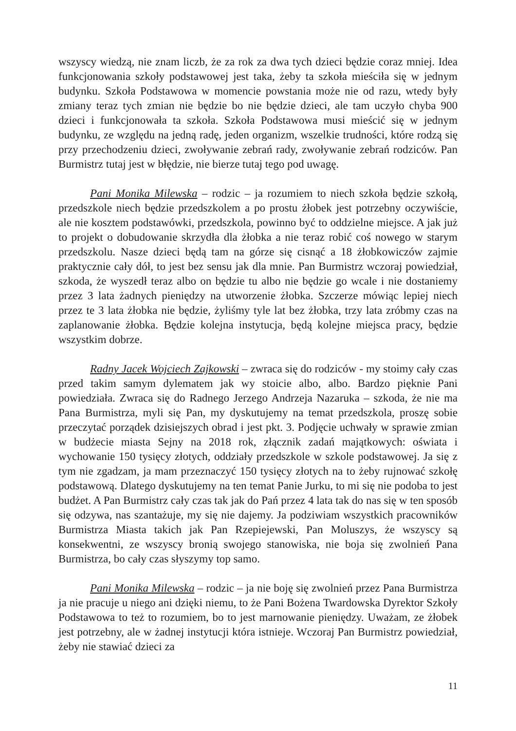wszyscy wiedzą, nie znam liczb, że za rok za dwa tych dzieci będzie coraz mniej. Idea funkcjonowania szkoły podstawowej jest taka, żeby ta szkoła mieściła się w jednym budynku. Szkoła Podstawowa w momencie powstania może nie od razu, wtedy były zmiany teraz tych zmian nie będzie bo nie będzie dzieci, ale tam uczyło chyba 900 dzieci i funkcjonowała ta szkoła. Szkoła Podstawowa musi mieścić się w jednym budynku, ze względu na jedną radę, jeden organizm, wszelkie trudności, które rodzą się przy przechodzeniu dzieci, zwoływanie zebrań rady, zwoływanie zebrań rodziców. Pan Burmistrz tutaj jest w błędzie, nie bierze tutaj tego pod uwagę.
Pani Monika Milewska – rodzic – ja rozumiem to niech szkoła będzie szkołą, przedszkole niech będzie przedszkolem a po prostu żłobek jest potrzebny oczywiście, ale nie kosztem podstawówki, przedszkola, powinno być to oddzielne miejsce. A jak już to projekt o dobudowanie skrzydła dla żłobka a nie teraz robić coś nowego w starym przedszkolu. Nasze dzieci będą tam na górze się cisnąć a 18 żłobkowiczów zajmie praktycznie cały dół, to jest bez sensu jak dla mnie. Pan Burmistrz wczoraj powiedział, szkoda, że wyszedł teraz albo on będzie tu albo nie będzie go wcale i nie dostaniemy przez 3 lata żadnych pieniędzy na utworzenie żłobka. Szczerze mówiąc lepiej niech przez te 3 lata żłobka nie będzie, żyliśmy tyle lat bez żłobka, trzy lata zróbmy czas na zaplanowanie żłobka. Będzie kolejna instytucja, będą kolejne miejsca pracy, będzie wszystkim dobrze.
Radny Jacek Wojciech Zajkowski – zwraca się do rodziców - my stoimy cały czas przed takim samym dylematem jak wy stoicie albo, albo. Bardzo pięknie Pani powiedziała. Zwraca się do Radnego Jerzego Andrzeja Nazaruka – szkoda, że nie ma Pana Burmistrza, myli się Pan, my dyskutujemy na temat przedszkola, proszę sobie przeczytać porządek dzisiejszych obrad i jest pkt. 3. Podjęcie uchwały w sprawie zmian w budżecie miasta Sejny na 2018 rok, złącznik zadań majątkowych: oświata i wychowanie 150 tysięcy złotych, oddziały przedszkole w szkole podstawowej. Ja się z tym nie zgadzam, ja mam przeznaczyć 150 tysięcy złotych na to żeby rujnować szkołę podstawową. Dlatego dyskutujemy na ten temat Panie Jurku, to mi się nie podoba to jest budżet. A Pan Burmistrz cały czas tak jak do Pań przez 4 lata tak do nas się w ten sposób się odzywa, nas szantażuje, my się nie dajemy. Ja podziwiam wszystkich pracowników Burmistrza Miasta takich jak Pan Rzepiejewski, Pan Moluszys, że wszyscy są konsekwentni, ze wszyscy bronią swojego stanowiska, nie boja się zwolnień Pana Burmistrza, bo cały czas słyszymy top samo.
Pani Monika Milewska – rodzic – ja nie boję się zwolnień przez Pana Burmistrza ja nie pracuje u niego ani dzięki niemu, to że Pani Bożena Twardowska Dyrektor Szkoły Podstawowa to też to rozumiem, bo to jest marnowanie pieniędzy. Uważam, ze żłobek jest potrzebny, ale w żadnej instytucji która istnieje. Wczoraj Pan Burmistrz powiedział, żeby nie stawiać dzieci za
11